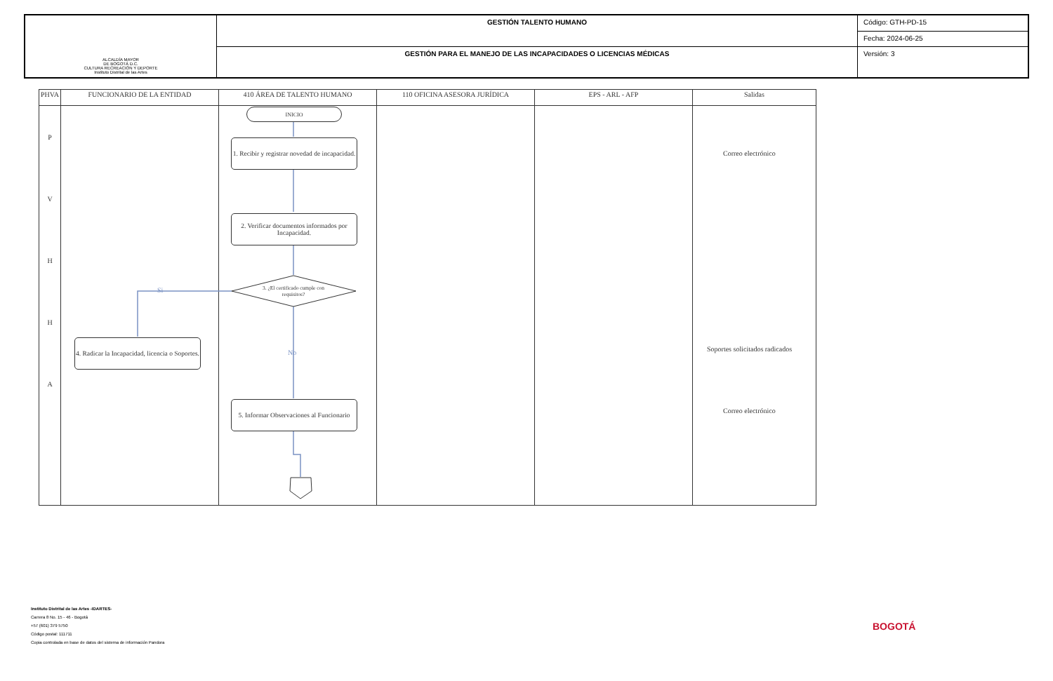| ALCALDÍA MAYOR DE BOGOTÁ D.C. CULTURA RECREACIÓN Y DEPORTE Instituto Distrital de las Artes | GESTIÓN TALENTO HUMANO | Código: GTH-PD-15 |
| | | Fecha: 2024-06-25 |
| | GESTIÓN PARA EL MANEJO DE LAS INCAPACIDADES O LICENCIAS MÉDICAS | Versión: 3 |
| PHVA | FUNCIONARIO DE LA ENTIDAD | 410 ÁREA DE TALENTO HUMANO | 110 OFICINA ASESORA JURÍDICA | EPS - ARL - AFP | Salidas |
| --- | --- | --- | --- | --- | --- |
| P V H H A | | | | | |
INICIO
1. Recibir y registrar novedad de incapacidad.
2. Verificar documentos informados por Incapacidad.
3. ¿El certificado cumple con requisitos?
Si
4. Radicar la Incapacidad, licencia o Soportes.
No
5. Informar Observaciones al Funcionario
Correo electrónico
Soportes solicitados radicados
Correo electrónico
Instituto Distrital de las Artes -IDARTES-
Carrera 8 No. 15 - 46 - Bogotá
+57 (601) 379 5750
Código postal: 111711
Copia controlada en base de datos del sistema de información Pandora
BOGOTÁ